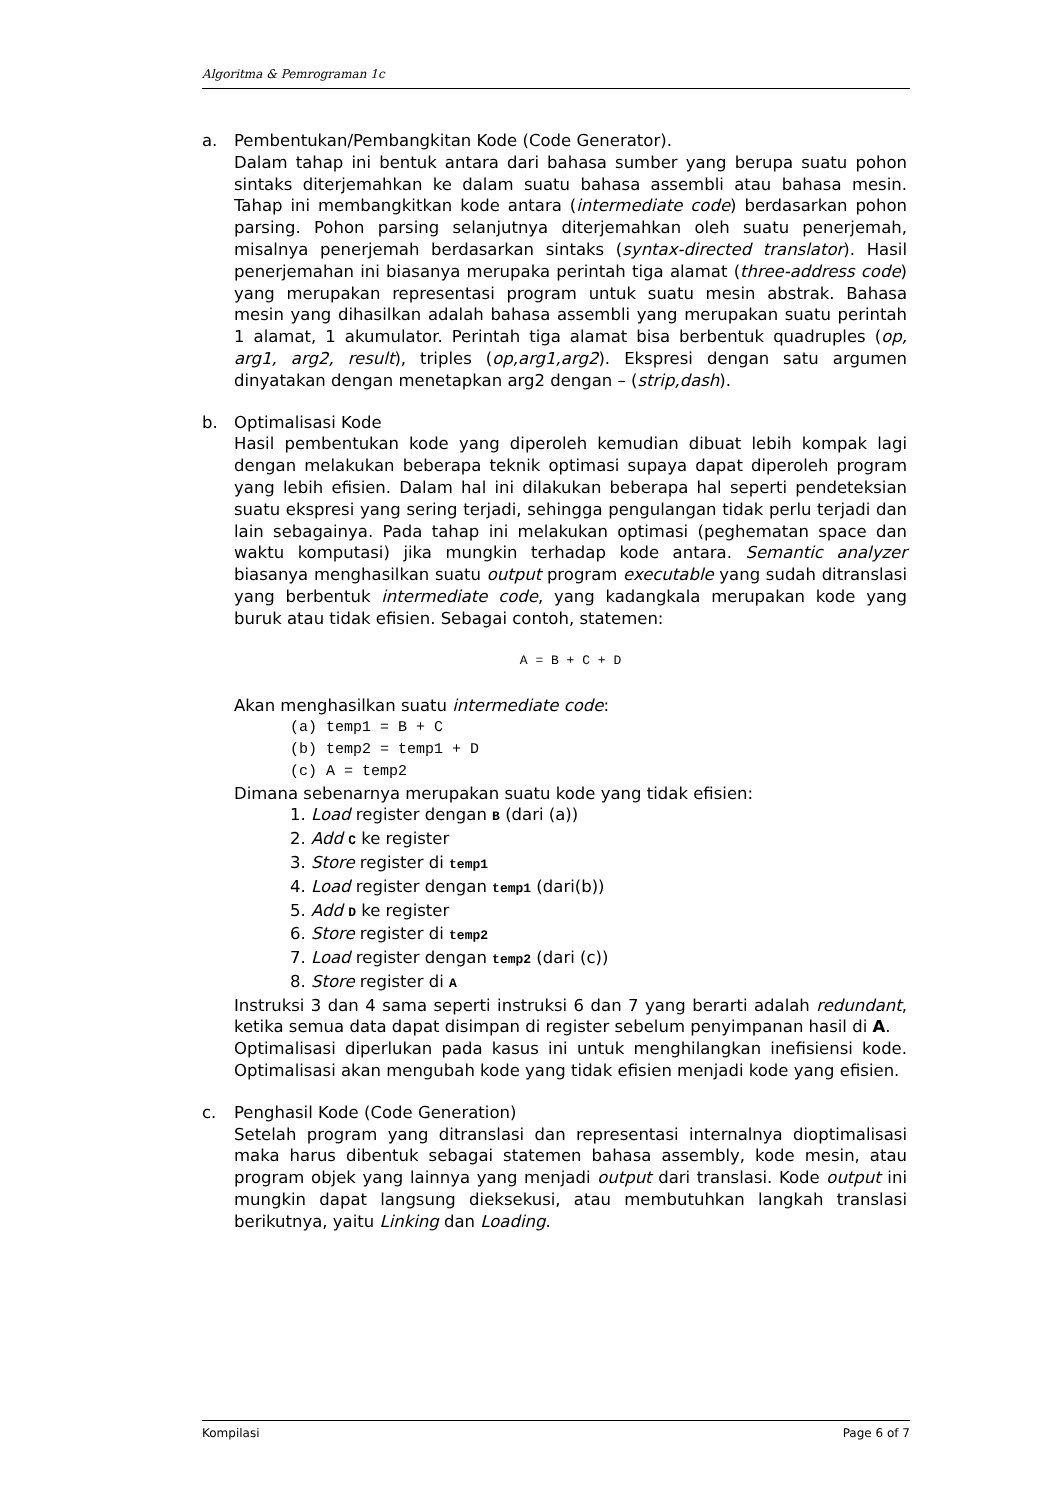Algoritma & Pemrograman 1c
a. Pembentukan/Pembangkitan Kode (Code Generator).
Dalam tahap ini bentuk antara dari bahasa sumber yang berupa suatu pohon sintaks diterjemahkan ke dalam suatu bahasa assembli atau bahasa mesin. Tahap ini membangkitkan kode antara (intermediate code) berdasarkan pohon parsing. Pohon parsing selanjutnya diterjemahkan oleh suatu penerjemah, misalnya penerjemah berdasarkan sintaks (syntax-directed translator). Hasil penerjemahan ini biasanya merupaka perintah tiga alamat (three-address code) yang merupakan representasi program untuk suatu mesin abstrak. Bahasa mesin yang dihasilkan adalah bahasa assembli yang merupakan suatu perintah 1 alamat, 1 akumulator. Perintah tiga alamat bisa berbentuk quadruples (op, arg1, arg2, result), triples (op,arg1,arg2). Ekspresi dengan satu argumen dinyatakan dengan menetapkan arg2 dengan – (strip,dash).
b. Optimalisasi Kode
Hasil pembentukan kode yang diperoleh kemudian dibuat lebih kompak lagi dengan melakukan beberapa teknik optimasi supaya dapat diperoleh program yang lebih efisien. Dalam hal ini dilakukan beberapa hal seperti pendeteksian suatu ekspresi yang sering terjadi, sehingga pengulangan tidak perlu terjadi dan lain sebagainya. Pada tahap ini melakukan optimasi (peghematan space dan waktu komputasi) jika mungkin terhadap kode antara. Semantic analyzer biasanya menghasilkan suatu output program executable yang sudah ditranslasi yang berbentuk intermediate code, yang kadangkala merupakan kode yang buruk atau tidak efisien. Sebagai contoh, statemen:
A = B + C + D
Akan menghasilkan suatu intermediate code:
(a) temp1 = B + C
(b) temp2 = temp1 + D
(c) A = temp2
Dimana sebenarnya merupakan suatu kode yang tidak efisien:
1. Load register dengan B (dari (a))
2. Add C ke register
3. Store register di temp1
4. Load register dengan temp1 (dari(b))
5. Add D ke register
6. Store register di temp2
7. Load register dengan temp2 (dari (c))
8. Store register di A
Instruksi 3 dan 4 sama seperti instruksi 6 dan 7 yang berarti adalah redundant, ketika semua data dapat disimpan di register sebelum penyimpanan hasil di A.
Optimalisasi diperlukan pada kasus ini untuk menghilangkan inefisiensi kode. Optimalisasi akan mengubah kode yang tidak efisien menjadi kode yang efisien.
c. Penghasil Kode (Code Generation)
Setelah program yang ditranslasi dan representasi internalnya dioptimalisasi maka harus dibentuk sebagai statemen bahasa assembly, kode mesin, atau program objek yang lainnya yang menjadi output dari translasi. Kode output ini mungkin dapat langsung dieksekusi, atau membutuhkan langkah translasi berikutnya, yaitu Linking dan Loading.
Kompilasi Page 6 of 7